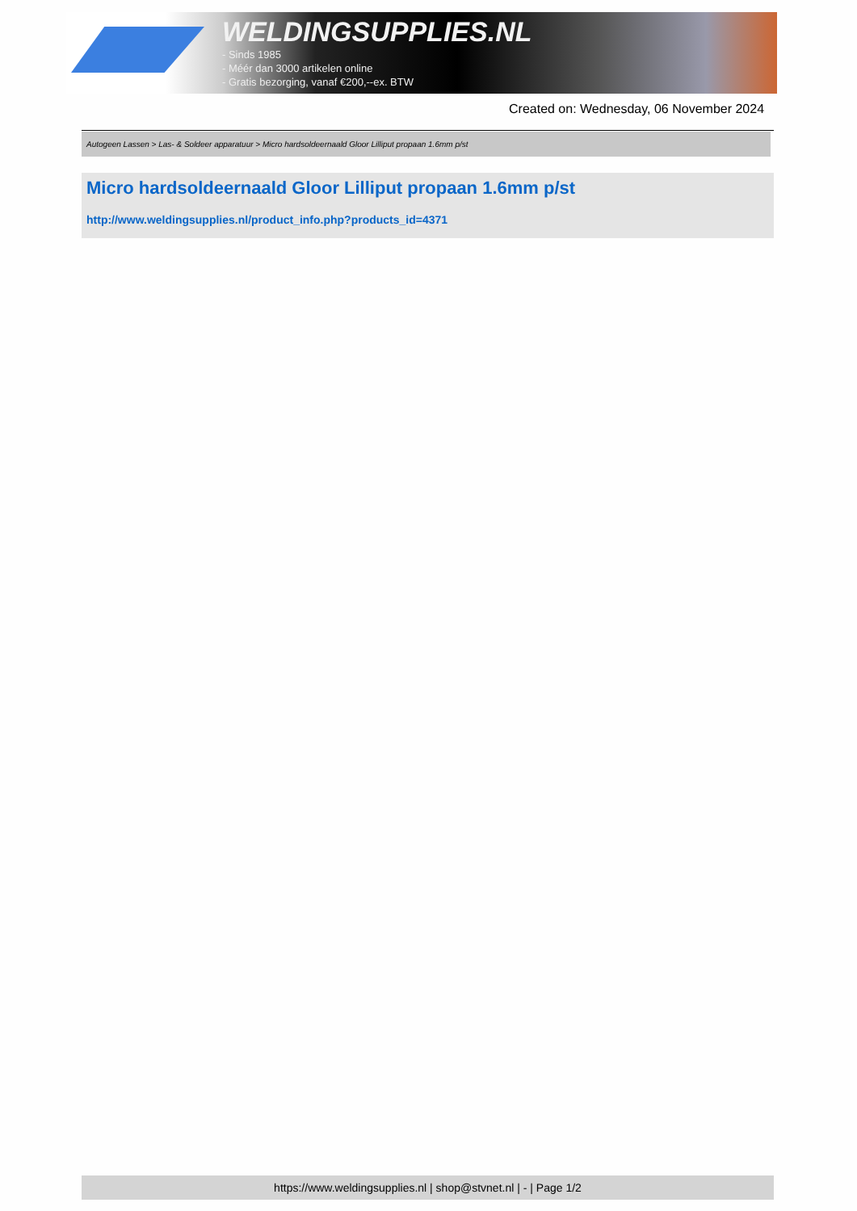WELDINGSUPPLIES.NL
- Sinds 1985
- Méér dan 3000 artikelen online
- Gratis bezorging, vanaf €200,--ex. BTW
Created on: Wednesday, 06 November 2024
Autogeen Lassen > Las- & Soldeer apparatuur > Micro hardsoldeernaald Gloor Lilliput propaan 1.6mm p/st
Micro hardsoldeernaald Gloor Lilliput propaan 1.6mm p/st
http://www.weldingsupplies.nl/product_info.php?products_id=4371
https://www.weldingsupplies.nl | shop@stvnet.nl | - | Page 1/2